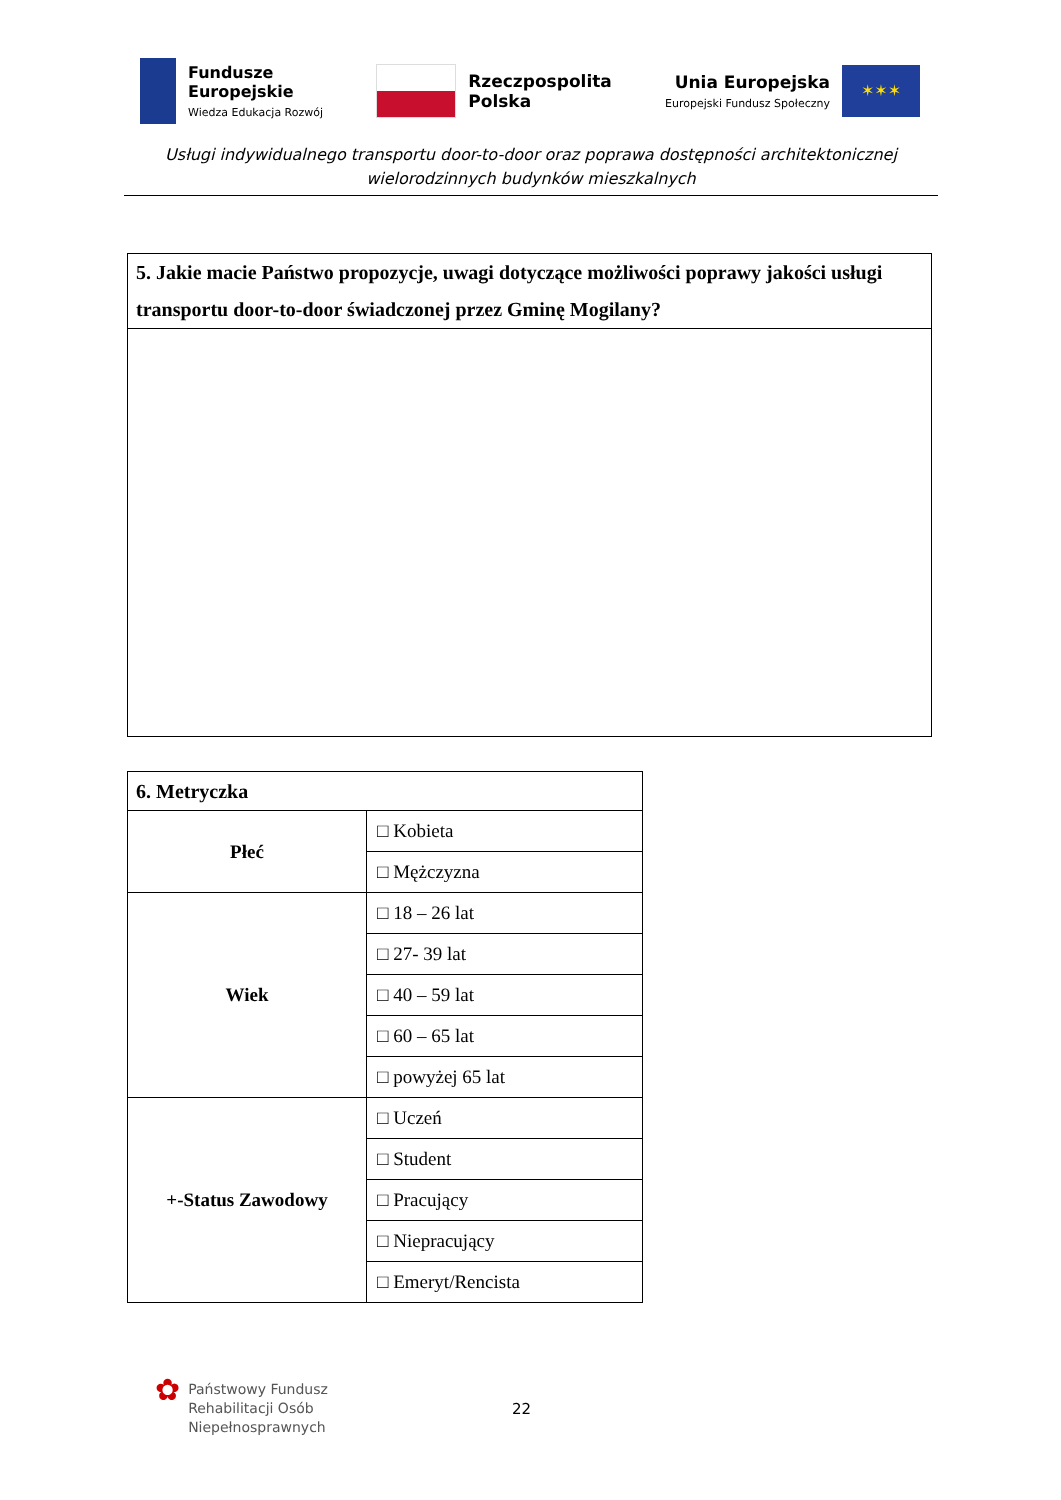Fundusze
Europejskie
Wiedza Edukacja Rozwój
Rzeczpospolita
Polska
Unia Europejska
Europejski Fundusz Społeczny
✶✶✶
Usługi indywidualnego transportu door-to-door oraz poprawa dostępności architektonicznej
wielorodzinnych budynków mieszkalnych
| 5. Jakie macie Państwo propozycje, uwagi dotyczące możliwości poprawy jakości usługi transportu door-to-door świadczonej przez Gminę Mogilany? |
| --- |
| 6. Metryczka | |
| --- | --- |
| Płeć | □ Kobieta |
| | □ Mężczyzna |
| Wiek | □ 18 – 26 lat |
| | □ 27- 39 lat |
| | □ 40 – 59 lat |
| | □ 60 – 65 lat |
| | □ powyżej 65 lat |
| +-Status Zawodowy | □ Uczeń |
| | □ Student |
| | □ Pracujący |
| | □ Niepracujący |
| | □ Emeryt/Rencista |
✿
Państwowy Fundusz
Rehabilitacji Osób
Niepełnosprawnych
22